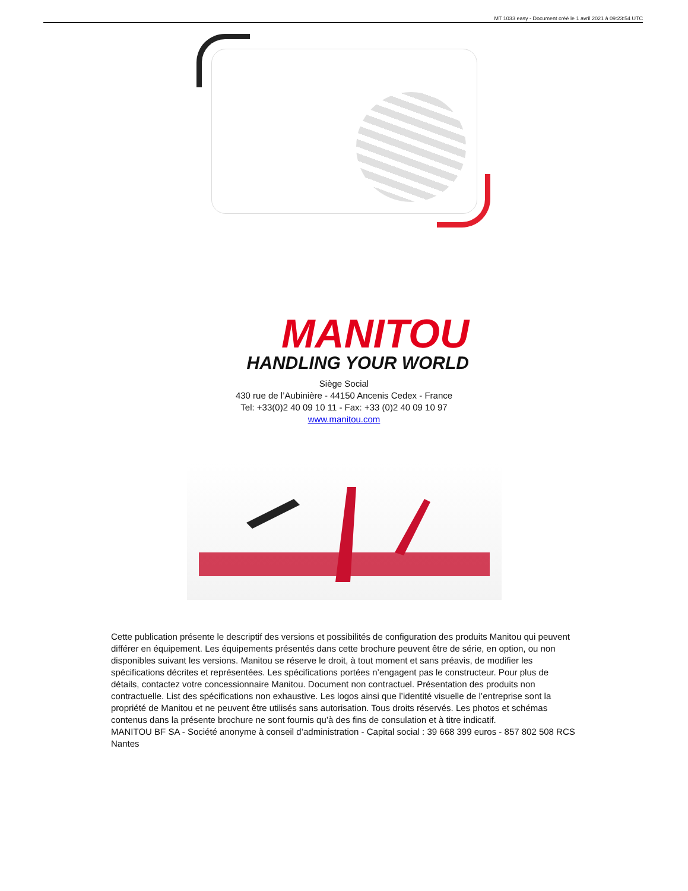MT 1033 easy - Document créé le 1 avril 2021 à 09:23:54 UTC
MANITOU
HANDLING YOUR WORLD
Siège Social
430 rue de l’Aubinière - 44150 Ancenis Cedex - France
Tel: +33(0)2 40 09 10 11 - Fax: +33 (0)2 40 09 10 97
www.manitou.com
Cette publication présente le descriptif des versions et possibilités de configuration des produits Manitou qui peuvent différer en équipement. Les équipements présentés dans cette brochure peuvent être de série, en option, ou non disponibles suivant les versions. Manitou se réserve le droit, à tout moment et sans préavis, de modifier les spécifications décrites et représentées. Les spécifications portées n’engagent pas le constructeur. Pour plus de détails, contactez votre concessionnaire Manitou. Document non contractuel. Présentation des produits non contractuelle. List des spécifications non exhaustive. Les logos ainsi que l’identité visuelle de l’entreprise sont la propriété de Manitou et ne peuvent être utilisés sans autorisation. Tous droits réservés. Les photos et schémas contenus dans la présente brochure ne sont fournis qu’à des fins de consulation et à titre indicatif.
MANITOU BF SA - Société anonyme à conseil d’administration - Capital social : 39 668 399 euros - 857 802 508 RCS Nantes